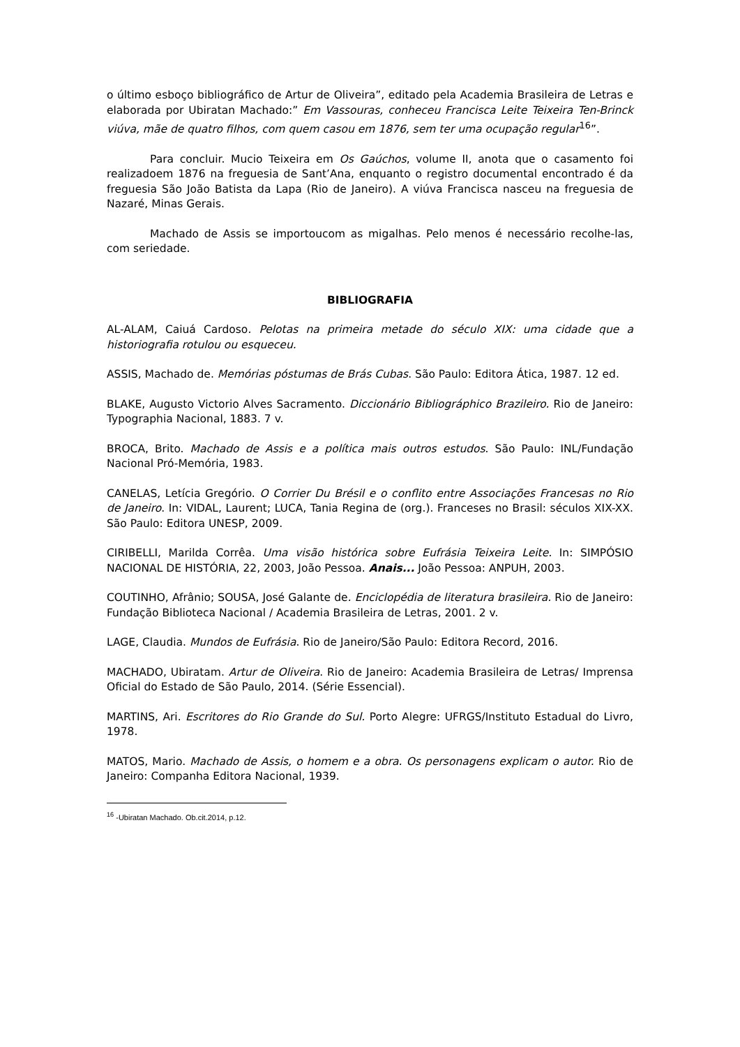o último esboço bibliográfico de Artur de Oliveira”, editado pela Academia Brasileira de Letras e elaborada por Ubiratan Machado:” Em Vassouras, conheceu Francisca Leite Teixeira Ten-Brinck viúva, mãe de quatro filhos, com quem casou em 1876, sem ter uma ocupação regular<sup>16</sup>”.
Para concluir. Mucio Teixeira em Os Gaúchos, volume II, anota que o casamento foi realizadoem 1876 na freguesia de Sant’Ana, enquanto o registro documental encontrado é da freguesia São João Batista da Lapa (Rio de Janeiro). A viúva Francisca nasceu na freguesia de Nazaré, Minas Gerais.
Machado de Assis se importoucom as migalhas. Pelo menos é necessário recolhe-las, com seriedade.
BIBLIOGRAFIA
AL-ALAM, Caiuá Cardoso. Pelotas na primeira metade do século XIX: uma cidade que a historiografia rotulou ou esqueceu.
ASSIS, Machado de. Memórias póstumas de Brás Cubas. São Paulo: Editora Ática, 1987. 12 ed.
BLAKE, Augusto Victorio Alves Sacramento. Diccionário Bibliográphico Brazileiro. Rio de Janeiro: Typographia Nacional, 1883. 7 v.
BROCA, Brito. Machado de Assis e a política mais outros estudos. São Paulo: INL/Fundação Nacional Pró-Memória, 1983.
CANELAS, Letícia Gregório. O Corrier Du Brésil e o conflito entre Associações Francesas no Rio de Janeiro. In: VIDAL, Laurent; LUCA, Tania Regina de (org.). Franceses no Brasil: séculos XIX-XX. São Paulo: Editora UNESP, 2009.
CIRIBELLI, Marilda Corrêa. Uma visão histórica sobre Eufrásia Teixeira Leite. In: SIMPÓSIO NACIONAL DE HISTÓRIA, 22, 2003, João Pessoa. Anais... João Pessoa: ANPUH, 2003.
COUTINHO, Afrânio; SOUSA, José Galante de. Enciclopédia de literatura brasileira. Rio de Janeiro: Fundação Biblioteca Nacional / Academia Brasileira de Letras, 2001. 2 v.
LAGE, Claudia. Mundos de Eufrásia. Rio de Janeiro/São Paulo: Editora Record, 2016.
MACHADO, Ubiratam. Artur de Oliveira. Rio de Janeiro: Academia Brasileira de Letras/ Imprensa Oficial do Estado de São Paulo, 2014. (Série Essencial).
MARTINS, Ari. Escritores do Rio Grande do Sul. Porto Alegre: UFRGS/Instituto Estadual do Livro, 1978.
MATOS, Mario. Machado de Assis, o homem e a obra. Os personagens explicam o autor. Rio de Janeiro: Companha Editora Nacional, 1939.
<sup>16</sup> -Ubiratan Machado. Ob.cit.2014, p.12.